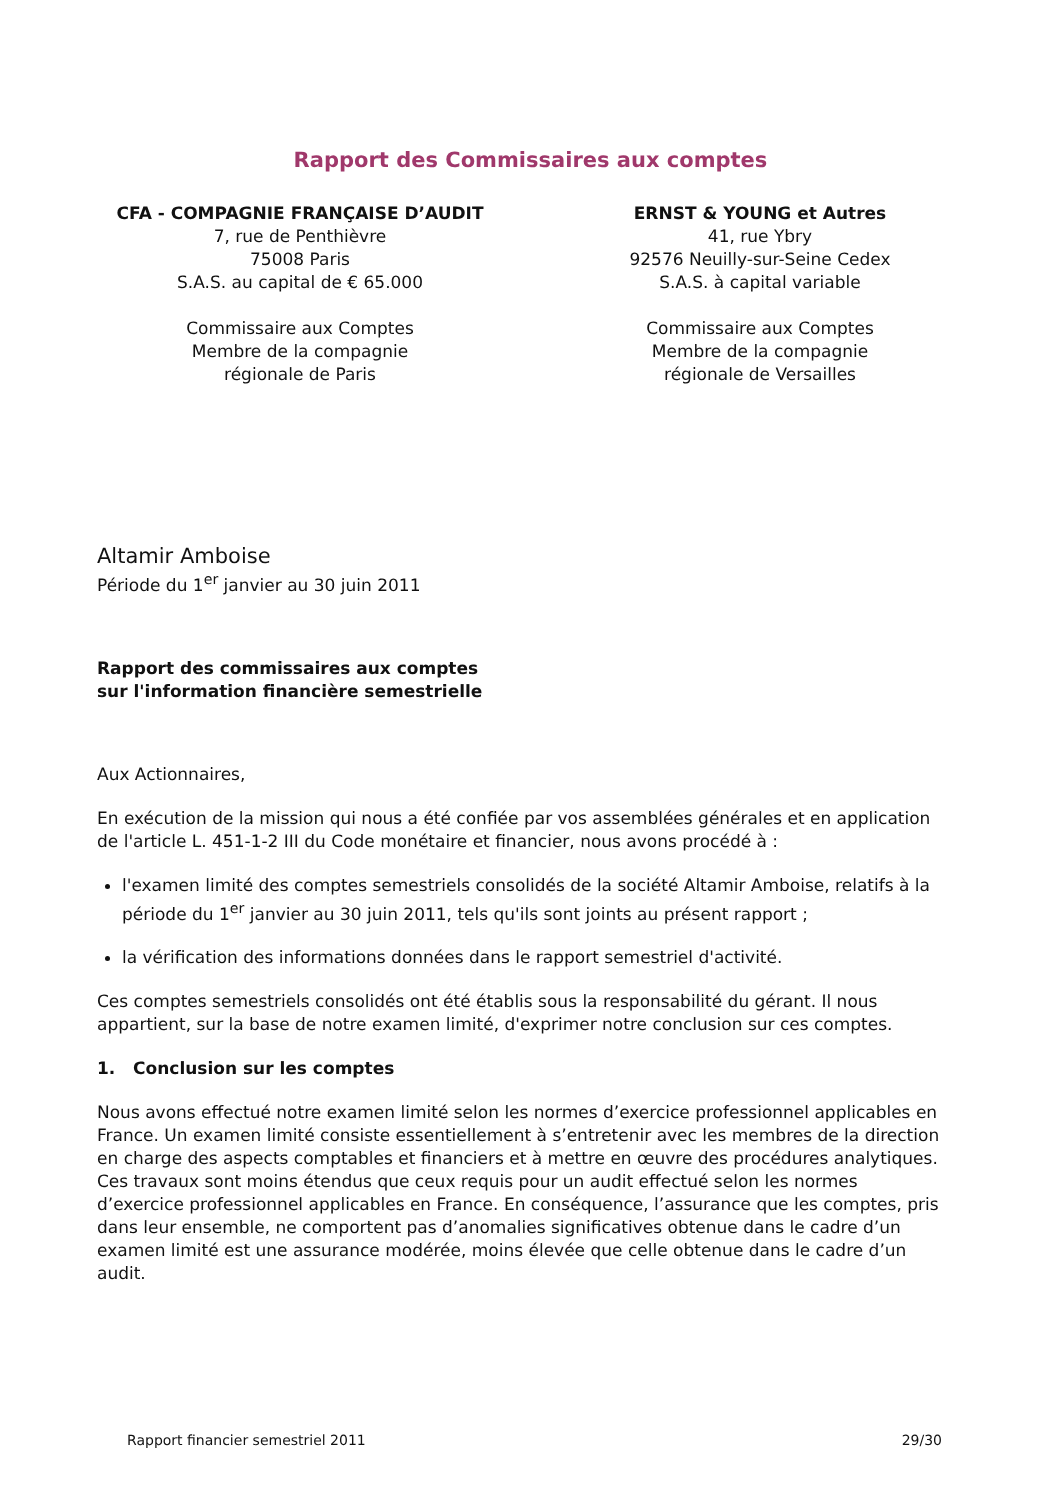Rapport des Commissaires aux comptes
CFA - COMPAGNIE FRANÇAISE D’AUDIT
7, rue de Penthièvre
75008 Paris
S.A.S. au capital de € 65.000
Commissaire aux Comptes
Membre de la compagnie
régionale de Paris
ERNST & YOUNG et Autres
41, rue Ybry
92576 Neuilly-sur-Seine Cedex
S.A.S. à capital variable
Commissaire aux Comptes
Membre de la compagnie
régionale de Versailles
Altamir Amboise
Période du 1<sup>er</sup> janvier au 30 juin 2011
Rapport des commissaires aux comptes
sur l'information financière semestrielle
Aux Actionnaires,
En exécution de la mission qui nous a été confiée par vos assemblées générales et en application de l'article L. 451-1-2 III du Code monétaire et financier, nous avons procédé à :
l'examen limité des comptes semestriels consolidés de la société Altamir Amboise, relatifs à la période du 1<sup>er</sup> janvier au 30 juin 2011, tels qu'ils sont joints au présent rapport ;
la vérification des informations données dans le rapport semestriel d'activité.
Ces comptes semestriels consolidés ont été établis sous la responsabilité du gérant. Il nous appartient, sur la base de notre examen limité, d'exprimer notre conclusion sur ces comptes.
1. Conclusion sur les comptes
Nous avons effectué notre examen limité selon les normes d’exercice professionnel applicables en France. Un examen limité consiste essentiellement à s’entretenir avec les membres de la direction en charge des aspects comptables et financiers et à mettre en œuvre des procédures analytiques. Ces travaux sont moins étendus que ceux requis pour un audit effectué selon les normes d’exercice professionnel applicables en France. En conséquence, l’assurance que les comptes, pris dans leur ensemble, ne comportent pas d’anomalies significatives obtenue dans le cadre d’un examen limité est une assurance modérée, moins élevée que celle obtenue dans le cadre d’un audit.
Rapport financier semestriel 2011 29/30